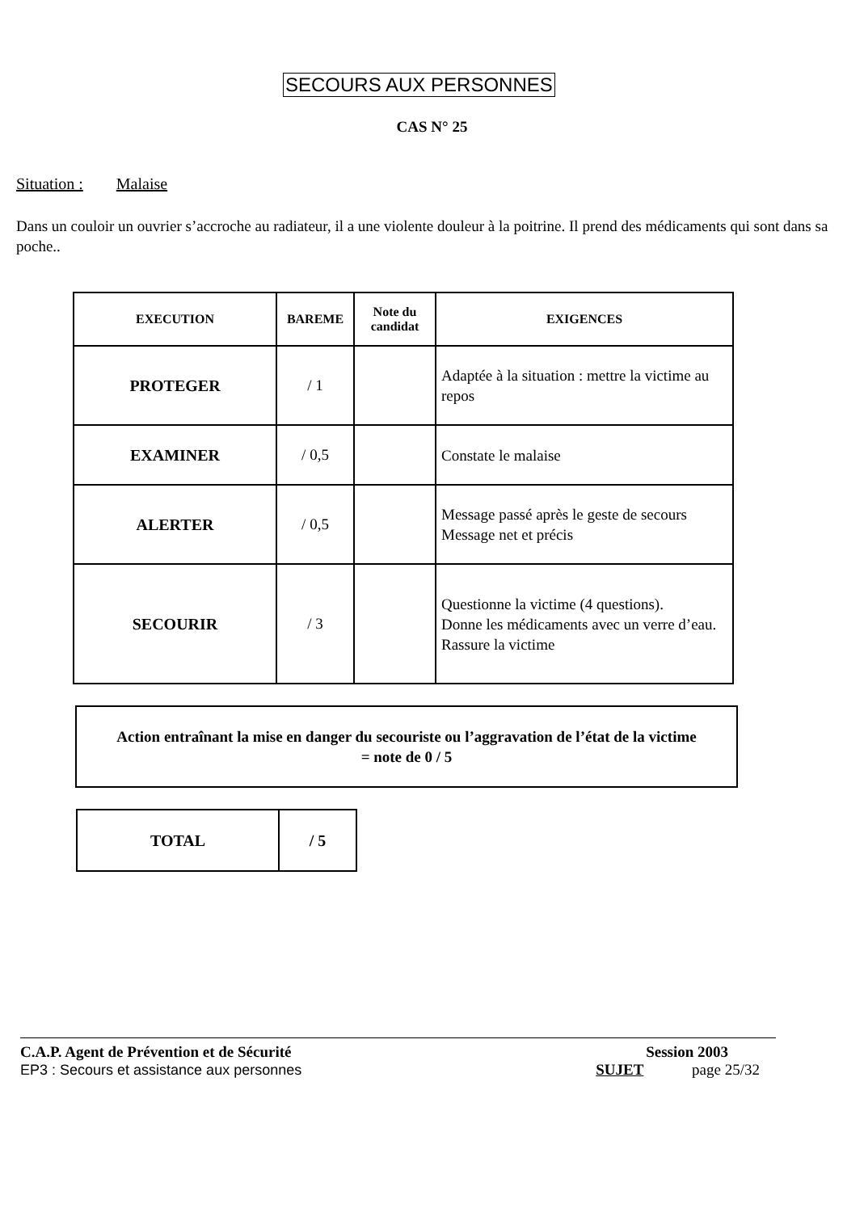SECOURS AUX PERSONNES
CAS N° 25
Situation : Malaise
Dans un couloir un ouvrier s’accroche au radiateur, il a une violente douleur à la poitrine. Il prend des médicaments qui sont dans sa poche..
| EXECUTION | BAREME | Note du candidat | EXIGENCES |
| --- | --- | --- | --- |
| PROTEGER | / 1 | | Adaptée à la situation : mettre la victime au repos |
| EXAMINER | / 0,5 | | Constate le malaise |
| ALERTER | / 0,5 | | Message passé après le geste de secours Message net et précis |
| SECOURIR | / 3 | | Questionne la victime (4 questions). Donne les médicaments avec un verre d’eau. Rassure la victime |
Action entraînant la mise en danger du secouriste ou l’aggravation de l’état de la victime
= note de 0 / 5
| TOTAL | / 5 |
C.A.P. Agent de Prévention et de Sécurité
EP3 : Secours et assistance aux personnes
Session 2003
SUJET page 25/32